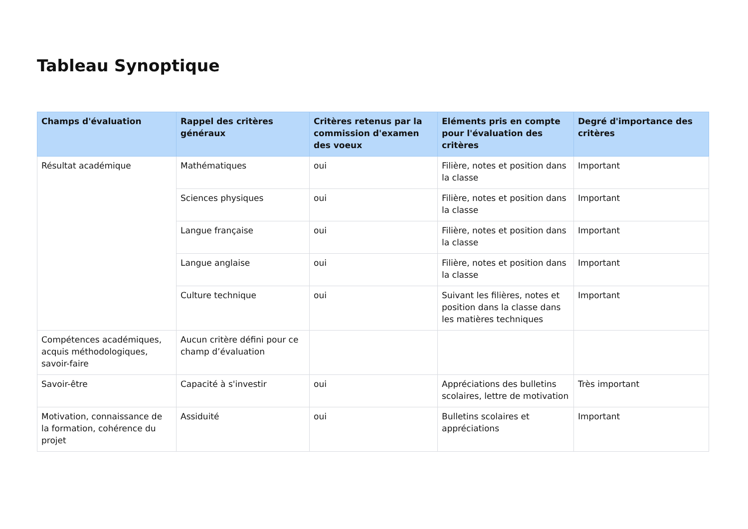Tableau Synoptique
| Champs d'évaluation | Rappel des critères généraux | Critères retenus par la commission d'examen des voeux | Eléments pris en compte pour l'évaluation des critères | Degré d'importance des critères |
| --- | --- | --- | --- | --- |
| Résultat académique | Mathématiques | oui | Filière, notes et position dans la classe | Important |
| | Sciences physiques | oui | Filière, notes et position dans la classe | Important |
| | Langue française | oui | Filière, notes et position dans la classe | Important |
| | Langue anglaise | oui | Filière, notes et position dans la classe | Important |
| | Culture technique | oui | Suivant les filières, notes et position dans la classe dans les matières techniques | Important |
| Compétences académiques, acquis méthodologiques, savoir-faire | Aucun critère défini pour ce champ d’évaluation | | | |
| Savoir-être | Capacité à s'investir | oui | Appréciations des bulletins scolaires, lettre de motivation | Très important |
| Motivation, connaissance de la formation, cohérence du projet | Assiduité | oui | Bulletins scolaires et appréciations | Important |